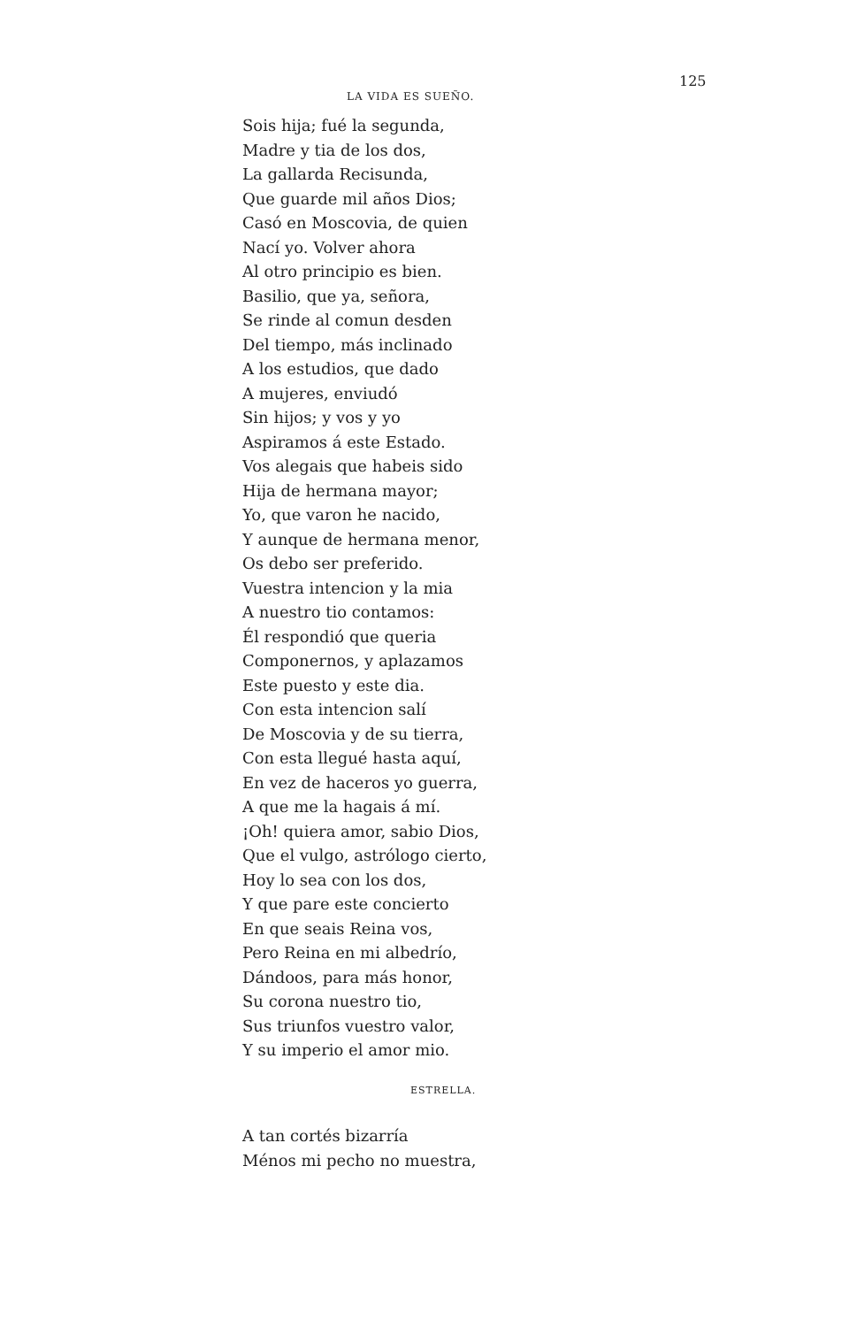125
LA VIDA ES SUEÑO.
Sois hija; fué la segunda,
Madre y tia de los dos,
La gallarda Recisunda,
Que guarde mil años Dios;
Casó en Moscovia, de quien
Nací yo. Volver ahora
Al otro principio es bien.
Basilio, que ya, señora,
Se rinde al comun desden
Del tiempo, más inclinado
A los estudios, que dado
A mujeres, enviudó
Sin hijos; y vos y yo
Aspiramos á este Estado.
Vos alegais que habeis sido
Hija de hermana mayor;
Yo, que varon he nacido,
Y aunque de hermana menor,
Os debo ser preferido.
Vuestra intencion y la mia
A nuestro tio contamos:
Él respondió que queria
Componernos, y aplazamos
Este puesto y este dia.
Con esta intencion salí
De Moscovia y de su tierra,
Con esta llegué hasta aquí,
En vez de haceros yo guerra,
A que me la hagais á mí.
¡Oh! quiera amor, sabio Dios,
Que el vulgo, astrólogo cierto,
Hoy lo sea con los dos,
Y que pare este concierto
En que seais Reina vos,
Pero Reina en mi albedrío,
Dándoos, para más honor,
Su corona nuestro tio,
Sus triunfos vuestro valor,
Y su imperio el amor mio.
ESTRELLA.
A tan cortés bizarría
Ménos mi pecho no muestra,